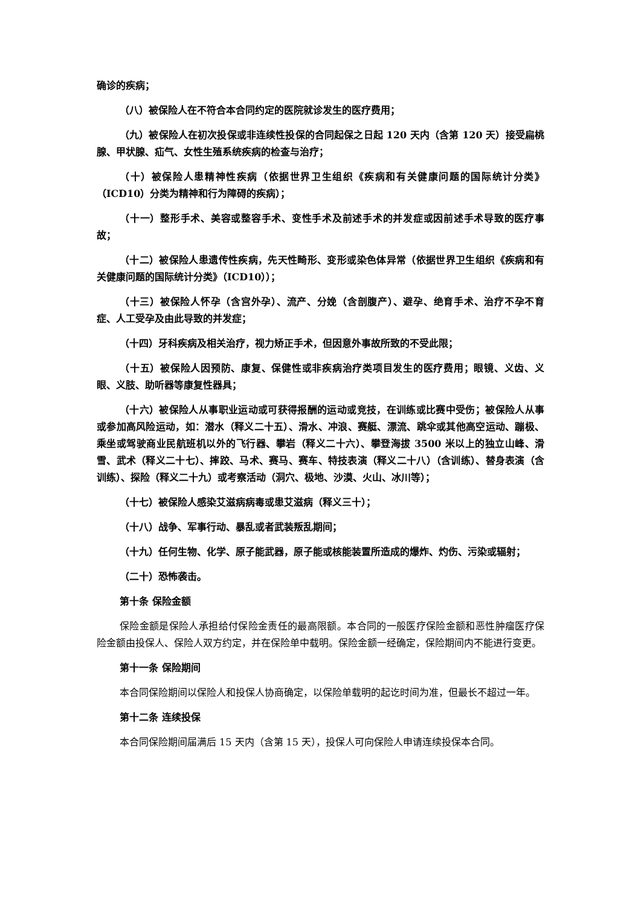确诊的疾病；
（八）被保险人在不符合本合同约定的医院就诊发生的医疗费用；
（九）被保险人在初次投保或非连续性投保的合同起保之日起 120 天内（含第 120 天）接受扁桃腺、甲状腺、疝气、女性生殖系统疾病的检查与治疗；
（十）被保险人患精神性疾病（依据世界卫生组织《疾病和有关健康问题的国际统计分类》（ICD10）分类为精神和行为障碍的疾病）；
（十一）整形手术、美容或整容手术、变性手术及前述手术的并发症或因前述手术导致的医疗事故；
（十二）被保险人患遗传性疾病，先天性畸形、变形或染色体异常（依据世界卫生组织《疾病和有关健康问题的国际统计分类》（ICD10））；
（十三）被保险人怀孕（含宫外孕）、流产、分娩（含剖腹产）、避孕、绝育手术、治疗不孕不育症、人工受孕及由此导致的并发症；
（十四）牙科疾病及相关治疗，视力矫正手术，但因意外事故所致的不受此限；
（十五）被保险人因预防、康复、保健性或非疾病治疗类项目发生的医疗费用；眼镜、义齿、义眼、义肢、助听器等康复性器具；
（十六）被保险人从事职业运动或可获得报酬的运动或竞技，在训练或比赛中受伤；被保险人从事或参加高风险运动，如：潜水（释义二十五）、滑水、冲浪、赛艇、漂流、跳伞或其他高空运动、蹦极、乘坐或驾驶商业民航班机以外的飞行器、攀岩（释义二十六）、攀登海拔 3500 米以上的独立山峰、滑雪、武术（释义二十七）、摔跤、马术、赛马、赛车、特技表演（释义二十八）（含训练）、替身表演（含训练）、探险（释义二十九）或考察活动（洞穴、极地、沙漠、火山、冰川等）；
（十七）被保险人感染艾滋病病毒或患艾滋病（释义三十）；
（十八）战争、军事行动、暴乱或者武装叛乱期间；
（十九）任何生物、化学、原子能武器，原子能或核能装置所造成的爆炸、灼伤、污染或辐射；
（二十）恐怖袭击。
第十条 保险金额
保险金额是保险人承担给付保险金责任的最高限额。本合同的一般医疗保险金额和恶性肿瘤医疗保险金额由投保人、保险人双方约定，并在保险单中载明。保险金额一经确定，保险期间内不能进行变更。
第十一条 保险期间
本合同保险期间以保险人和投保人协商确定，以保险单载明的起讫时间为准，但最长不超过一年。
第十二条 连续投保
本合同保险期间届满后 15 天内（含第 15 天），投保人可向保险人申请连续投保本合同。